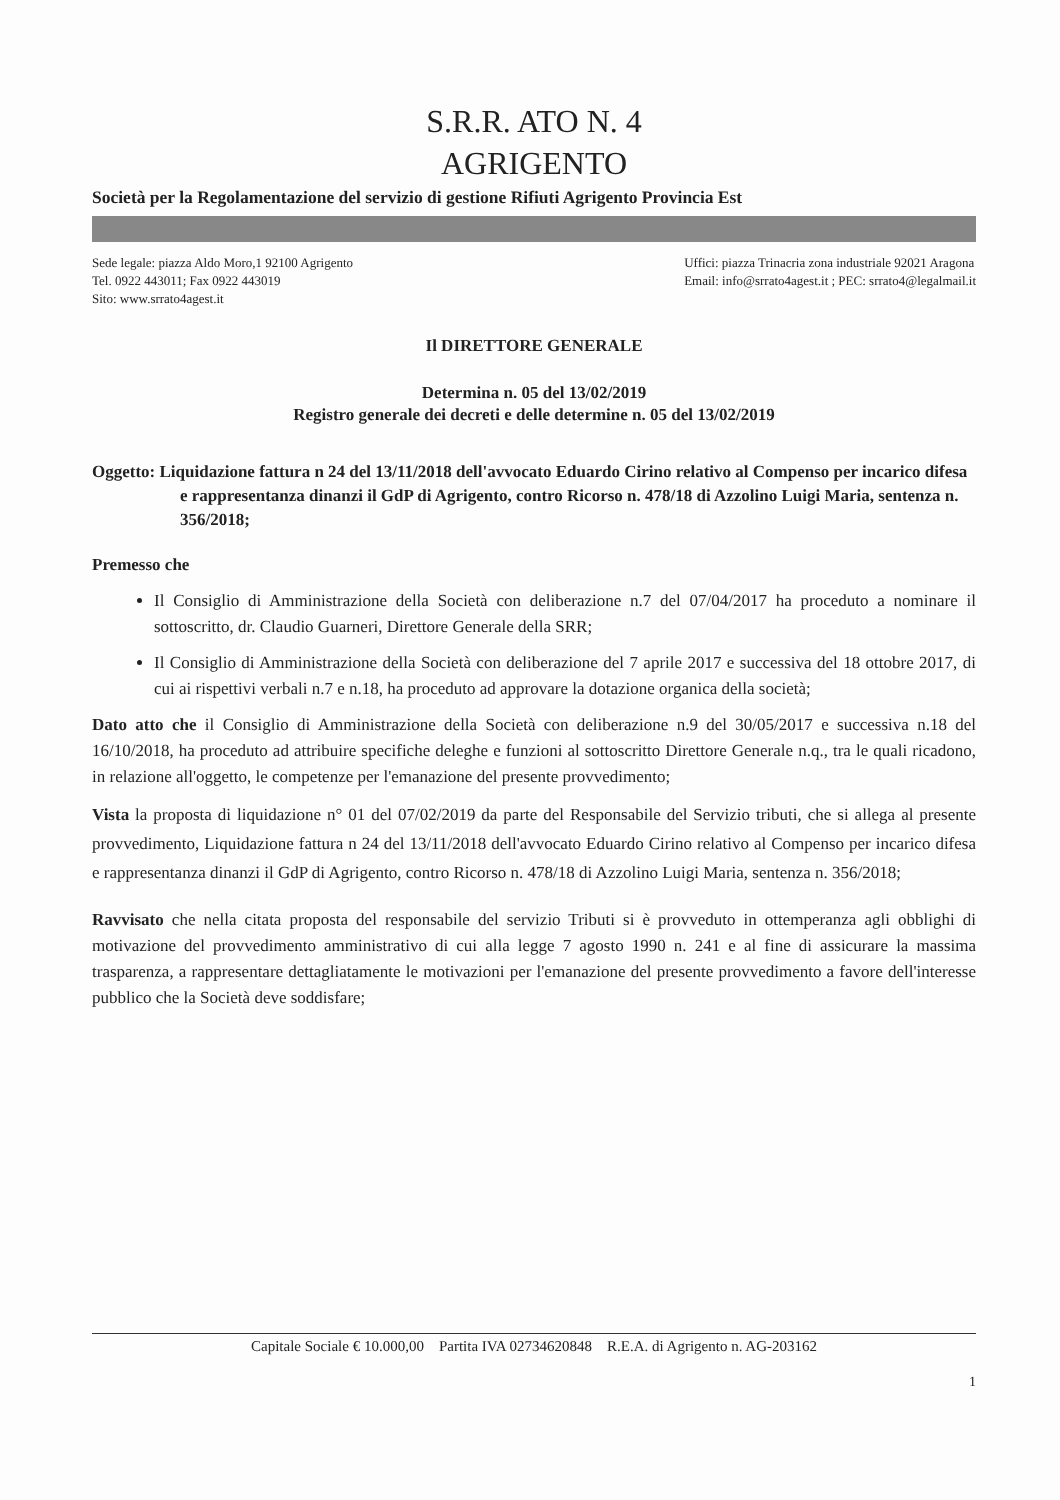S.R.R. ATO N. 4
AGRIGENTO
Società per la Regolamentazione del servizio di gestione Rifiuti Agrigento Provincia Est
Sede legale: piazza Aldo Moro,1 92100 Agrigento
Tel. 0922 443011; Fax 0922 443019
Sito: www.srrato4agest.it
Uffici: piazza Trinacria zona industriale 92021 Aragona
Email: info@srrato4agest.it ; PEC: srrato4@legalmail.it
Il DIRETTORE GENERALE
Determina n. 05 del 13/02/2019
Registro generale dei decreti e delle determine n. 05 del 13/02/2019
Oggetto: Liquidazione fattura n 24 del 13/11/2018 dell'avvocato Eduardo Cirino relativo al Compenso per incarico difesa e rappresentanza dinanzi il GdP di Agrigento, contro Ricorso n. 478/18 di Azzolino Luigi Maria, sentenza n. 356/2018;
Premesso che
Il Consiglio di Amministrazione della Società con deliberazione n.7 del 07/04/2017 ha proceduto a nominare il sottoscritto, dr. Claudio Guarneri, Direttore Generale della SRR;
Il Consiglio di Amministrazione della Società con deliberazione del 7 aprile 2017 e successiva del 18 ottobre 2017, di cui ai rispettivi verbali n.7 e n.18, ha proceduto ad approvare la dotazione organica della società;
Dato atto che il Consiglio di Amministrazione della Società con deliberazione n.9 del 30/05/2017 e successiva n.18 del 16/10/2018, ha proceduto ad attribuire specifiche deleghe e funzioni al sottoscritto Direttore Generale n.q., tra le quali ricadono, in relazione all'oggetto, le competenze per l'emanazione del presente provvedimento;
Vista la proposta di liquidazione n° 01 del 07/02/2019 da parte del Responsabile del Servizio tributi, che si allega al presente provvedimento, Liquidazione fattura n 24 del 13/11/2018 dell'avvocato Eduardo Cirino relativo al Compenso per incarico difesa e rappresentanza dinanzi il GdP di Agrigento, contro Ricorso n. 478/18 di Azzolino Luigi Maria, sentenza n. 356/2018;
Ravvisato che nella citata proposta del responsabile del servizio Tributi si è provveduto in ottemperanza agli obblighi di motivazione del provvedimento amministrativo di cui alla legge 7 agosto 1990 n. 241 e al fine di assicurare la massima trasparenza, a rappresentare dettagliatamente le motivazioni per l'emanazione del presente provvedimento a favore dell'interesse pubblico che la Società deve soddisfare;
Capitale Sociale € 10.000,00 Partita IVA 02734620848 R.E.A. di Agrigento n. AG-203162
1